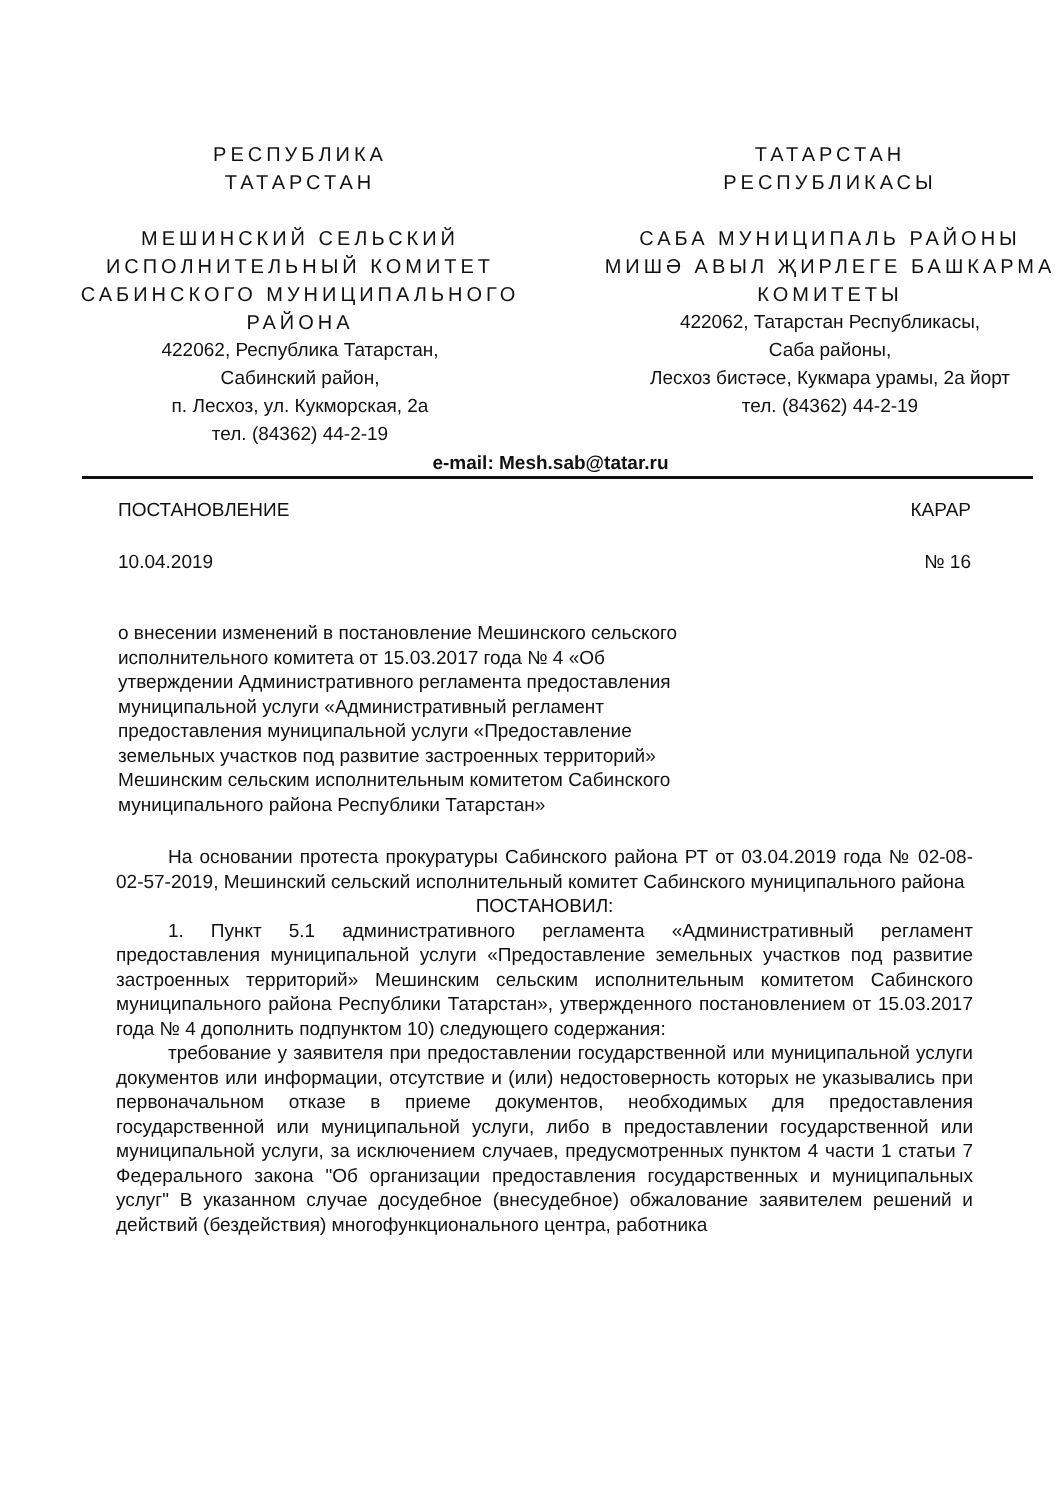РЕСПУБЛИКА
ТАТАРСТАН
МЕШИНСКИЙ СЕЛЬСКИЙ ИСПОЛНИТЕЛЬНЫЙ КОМИТЕТ САБИНСКОГО МУНИЦИПАЛЬНОГО РАЙОНА
422062, Республика Татарстан,
Сабинский район,
п. Лесхоз, ул. Кукморская, 2а
тел. (84362) 44-2-19
ТАТАРСТАН
РЕСПУБЛИКАСЫ
САБА МУНИЦИПАЛЬ РАЙОНЫ
МИШӘ АВЫЛ ҖИРЛЕГЕ БАШКАРМА КОМИТЕТЫ
422062, Татарстан Республикасы,
Саба районы,
Лесхоз бистәсе, Кукмара урамы, 2а йорт
тел. (84362) 44-2-19
e-mail: Mesh.sab@tatar.ru
ПОСТАНОВЛЕНИЕ КАРАР
10.04.2019 № 16
о внесении изменений в постановление Мешинского сельского исполнительного комитета от 15.03.2017 года № 4 «Об утверждении Административного регламента предоставления муниципальной услуги «Административный регламент предоставления муниципальной услуги «Предоставление земельных участков под развитие застроенных территорий» Мешинским сельским исполнительным комитетом Сабинского муниципального района Республики Татарстан»
На основании протеста прокуратуры Сабинского района РТ от 03.04.2019 года № 02-08-02-57-2019, Мешинский сельский исполнительный комитет Сабинского муниципального района
ПОСТАНОВИЛ:
1. Пункт 5.1 административного регламента «Административный регламент предоставления муниципальной услуги «Предоставление земельных участков под развитие застроенных территорий» Мешинским сельским исполнительным комитетом Сабинского муниципального района Республики Татарстан», утвержденного постановлением от 15.03.2017 года № 4 дополнить подпунктом 10) следующего содержания:
требование у заявителя при предоставлении государственной или муниципальной услуги документов или информации, отсутствие и (или) недостоверность которых не указывались при первоначальном отказе в приеме документов, необходимых для предоставления государственной или муниципальной услуги, либо в предоставлении государственной или муниципальной услуги, за исключением случаев, предусмотренных пунктом 4 части 1 статьи 7 Федерального закона "Об организации предоставления государственных и муниципальных услуг" В указанном случае досудебное (внесудебное) обжалование заявителем решений и действий (бездействия) многофункционального центра, работника